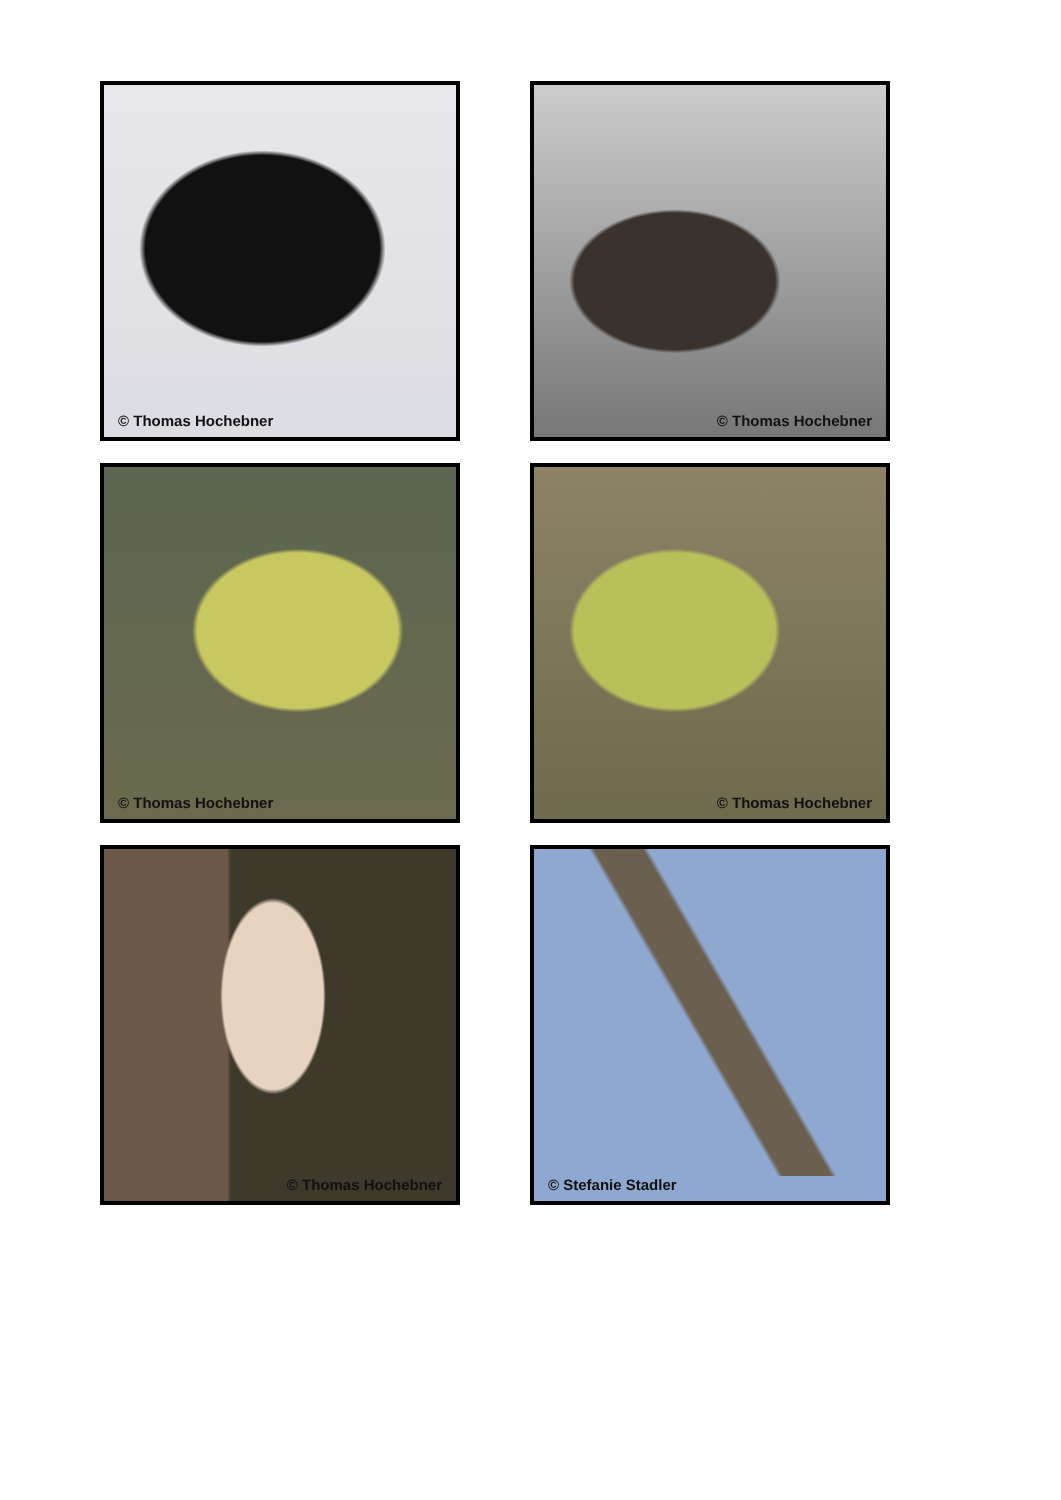© Thomas Hochebner © Thomas Hochebner
© Thomas Hochebner © Thomas Hochebner
© Thomas Hochebner © Stefanie Stadler